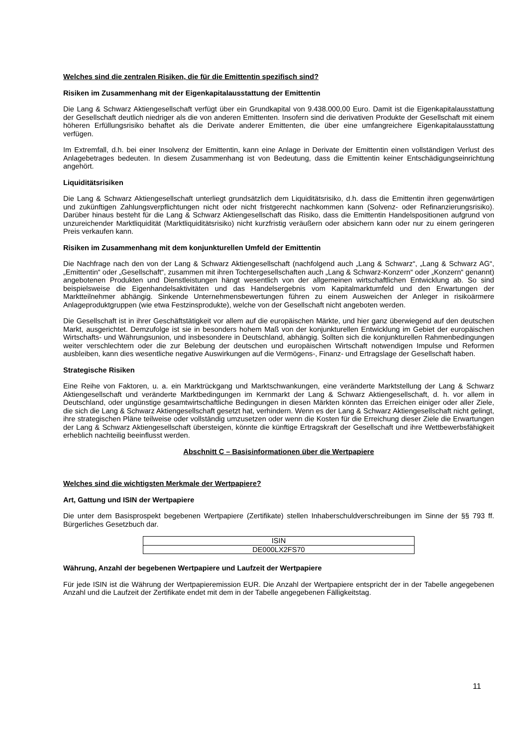Welches sind die zentralen Risiken, die für die Emittentin spezifisch sind?
Risiken im Zusammenhang mit der Eigenkapitalausstattung der Emittentin
Die Lang & Schwarz Aktiengesellschaft verfügt über ein Grundkapital von 9.438.000,00 Euro. Damit ist die Eigenkapitalausstattung der Gesellschaft deutlich niedriger als die von anderen Emittenten. Insofern sind die derivativen Produkte der Gesellschaft mit einem höheren Erfüllungsrisiko behaftet als die Derivate anderer Emittenten, die über eine umfangreichere Eigenkapitalausstattung verfügen.
Im Extremfall, d.h. bei einer Insolvenz der Emittentin, kann eine Anlage in Derivate der Emittentin einen vollständigen Verlust des Anlagebetrages bedeuten. In diesem Zusammenhang ist von Bedeutung, dass die Emittentin keiner Entschädigungseinrichtung angehört.
Liquiditätsrisiken
Die Lang & Schwarz Aktiengesellschaft unterliegt grundsätzlich dem Liquiditätsrisiko, d.h. dass die Emittentin ihren gegenwärtigen und zukünftigen Zahlungsverpflichtungen nicht oder nicht fristgerecht nachkommen kann (Solvenz- oder Refinanzierungsrisiko). Darüber hinaus besteht für die Lang & Schwarz Aktiengesellschaft das Risiko, dass die Emittentin Handelspositionen aufgrund von unzureichender Marktliquidität (Marktliquiditätsrisiko) nicht kurzfristig veräußern oder absichern kann oder nur zu einem geringeren Preis verkaufen kann.
Risiken im Zusammenhang mit dem konjunkturellen Umfeld der Emittentin
Die Nachfrage nach den von der Lang & Schwarz Aktiengesellschaft (nachfolgend auch „Lang & Schwarz“, „Lang & Schwarz AG“, „Emittentin“ oder „Gesellschaft“, zusammen mit ihren Tochtergesellschaften auch „Lang & Schwarz-Konzern“ oder „Konzern“ genannt) angebotenen Produkten und Dienstleistungen hängt wesentlich von der allgemeinen wirtschaftlichen Entwicklung ab. So sind beispielsweise die Eigenhandelsaktivitäten und das Handelsergebnis vom Kapitalmarktumfeld und den Erwartungen der Marktteilnehmer abhängig. Sinkende Unternehmensbewertungen führen zu einem Ausweichen der Anleger in risikoärmere Anlageproduktgruppen (wie etwa Festzinsprodukte), welche von der Gesellschaft nicht angeboten werden.
Die Gesellschaft ist in ihrer Geschäftstätigkeit vor allem auf die europäischen Märkte, und hier ganz überwiegend auf den deutschen Markt, ausgerichtet. Demzufolge ist sie in besonders hohem Maß von der konjunkturellen Entwicklung im Gebiet der europäischen Wirtschafts- und Währungsunion, und insbesondere in Deutschland, abhängig. Sollten sich die konjunkturellen Rahmenbedingungen weiter verschlechtern oder die zur Belebung der deutschen und europäischen Wirtschaft notwendigen Impulse und Reformen ausbleiben, kann dies wesentliche negative Auswirkungen auf die Vermögens-, Finanz- und Ertragslage der Gesellschaft haben.
Strategische Risiken
Eine Reihe von Faktoren, u. a. ein Marktrückgang und Marktschwankungen, eine veränderte Marktstellung der Lang & Schwarz Aktiengesellschaft und veränderte Marktbedingungen im Kernmarkt der Lang & Schwarz Aktiengesellschaft, d. h. vor allem in Deutschland, oder ungünstige gesamtwirtschaftliche Bedingungen in diesen Märkten könnten das Erreichen einiger oder aller Ziele, die sich die Lang & Schwarz Aktiengesellschaft gesetzt hat, verhindern. Wenn es der Lang & Schwarz Aktiengesellschaft nicht gelingt, ihre strategischen Pläne teilweise oder vollständig umzusetzen oder wenn die Kosten für die Erreichung dieser Ziele die Erwartungen der Lang & Schwarz Aktiengesellschaft übersteigen, könnte die künftige Ertragskraft der Gesellschaft und ihre Wettbewerbsfähigkeit erheblich nachteilig beeinflusst werden.
Abschnitt C – Basisinformationen über die Wertpapiere
Welches sind die wichtigsten Merkmale der Wertpapiere?
Art, Gattung und ISIN der Wertpapiere
Die unter dem Basisprospekt begebenen Wertpapiere (Zertifikate) stellen Inhaberschuldverschreibungen im Sinne der §§ 793 ff. Bürgerliches Gesetzbuch dar.
| ISIN |
| DE000LX2FS70 |
Währung, Anzahl der begebenen Wertpapiere und Laufzeit der Wertpapiere
Für jede ISIN ist die Währung der Wertpapieremission EUR. Die Anzahl der Wertpapiere entspricht der in der Tabelle angegebenen Anzahl und die Laufzeit der Zertifikate endet mit dem in der Tabelle angegebenen Fälligkeitstag.
11